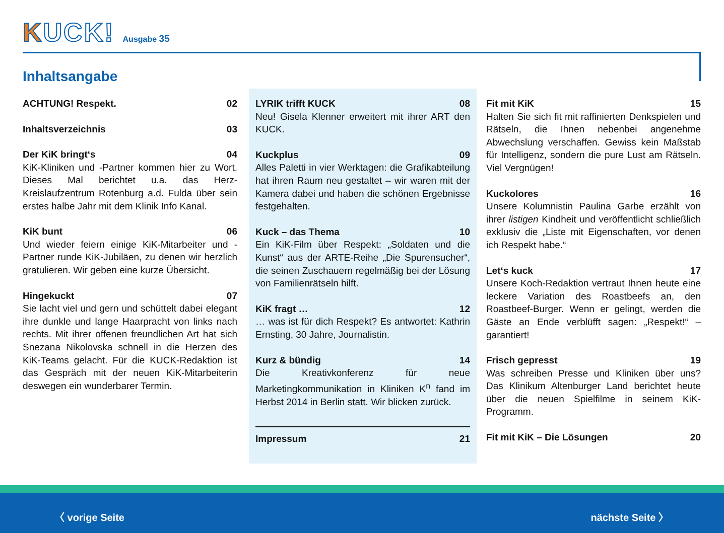KUCK!
Ausgabe 35
Inhaltsangabe
ACHTUNG! Respekt. 02
Inhaltsverzeichnis 03
Der KiK bringt‘s 04
KiK-Kliniken und -Partner kommen hier zu Wort. Dieses Mal berichtet u.a. das Herz-Kreislaufzentrum Rotenburg a.d. Fulda über sein erstes halbe Jahr mit dem Klinik Info Kanal.
KiK bunt 06
Und wieder feiern einige KiK-Mitarbeiter und -Partner runde KiK-Jubiläen, zu denen wir herzlich gratulieren. Wir geben eine kurze Übersicht.
Hingekuckt 07
Sie lacht viel und gern und schüttelt dabei elegant ihre dunkle und lange Haarpracht von links nach rechts. Mit ihrer offenen freundlichen Art hat sich Snezana Nikolovska schnell in die Herzen des KiK-Teams gelacht. Für die KUCK-Redaktion ist das Gespräch mit der neuen KiK-Mitarbeiterin deswegen ein wunderbarer Termin.
LYRIK trifft KUCK 08
Neu! Gisela Klenner erweitert mit ihrer ART den KUCK.
Kuckplus 09
Alles Paletti in vier Werktagen: die Grafikabteilung hat ihren Raum neu gestaltet – wir waren mit der Kamera dabei und haben die schönen Ergebnisse festgehalten.
Kuck – das Thema 10
Ein KiK-Film über Respekt: „Soldaten und die Kunst“ aus der ARTE-Reihe „Die Spurensucher“, die seinen Zuschauern regelmäßig bei der Lösung von Familienrätseln hilft.
KiK fragt … 12
… was ist für dich Respekt? Es antwortet: Kathrin Ernsting, 30 Jahre, Journalistin.
Kurz & bündig 14
Die Kreativkonferenz für neue Marketingkommunikation in Kliniken K<sup>n</sup> fand im Herbst 2014 in Berlin statt. Wir blicken zurück.
Impressum 21
Fit mit KiK 15
Halten Sie sich fit mit raffinierten Denkspielen und Rätseln, die Ihnen nebenbei angenehme Abwechslung verschaffen. Gewiss kein Maßstab für Intelligenz, sondern die pure Lust am Rätseln. Viel Vergnügen!
Kuckolores 16
Unsere Kolumnistin Paulina Garbe erzählt von ihrer listigen Kindheit und veröffentlicht schließlich exklusiv die „Liste mit Eigenschaften, vor denen ich Respekt habe.“
Let‘s kuck 17
Unsere Koch-Redaktion vertraut Ihnen heute eine leckere Variation des Roastbeefs an, den Roastbeef-Burger. Wenn er gelingt, werden die Gäste an Ende verblüfft sagen: „Respekt!“ – garantiert!
Frisch gepresst 19
Was schreiben Presse und Kliniken über uns? Das Klinikum Altenburger Land berichtet heute über die neuen Spielfilme in seinem KiK-Programm.
Fit mit KiK – Die Lösungen 20
〈 vorige Seite nächste Seite 〉